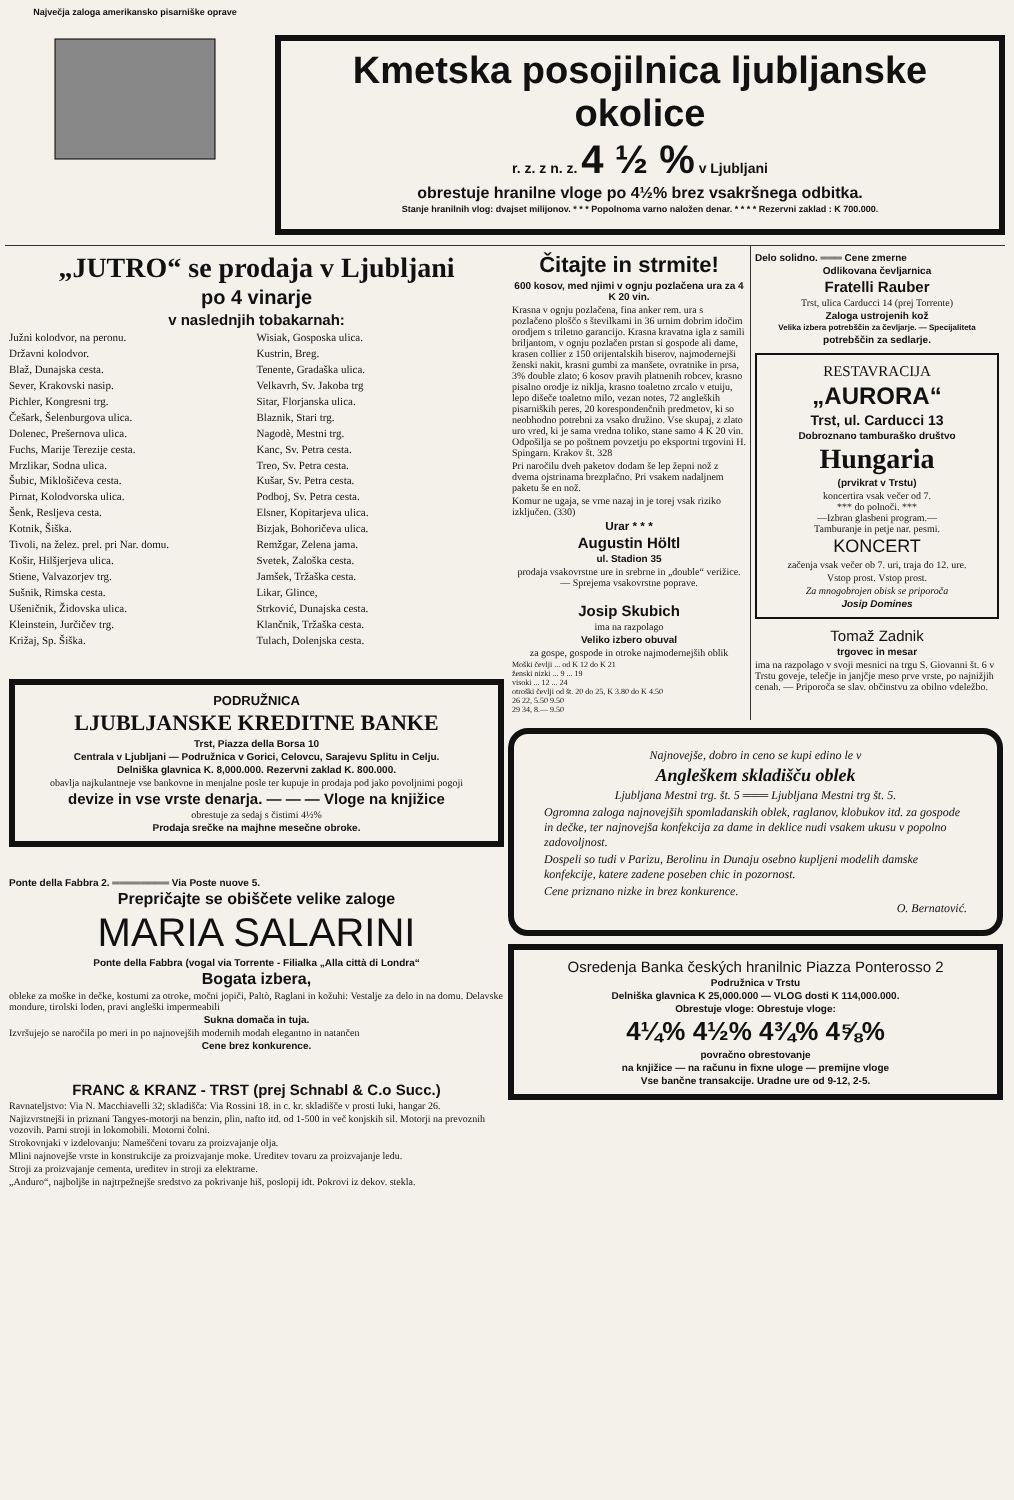Največja zaloga amerikansko pisarniške oprave
Kmetska posojilnica ljubljanske okolice
r. z. z n. z. 4 ½ % v Ljubljani
obrestuje hranilne vloge po 4½% brez vsakršnega odbitka.
Stanje hranilnih vlog: dvajset milijonov. * * * Popolnoma varno naložen denar. * * * * Rezervni zaklad : K 700.000.
„JUTRO“ se prodaja v Ljubljani
po 4 vinarje
v naslednjih tobakarnah:
Južni kolodvor, na peronu.
Državni kolodvor.
Blaž, Dunajska cesta.
Sever, Krakovski nasip.
Pichler, Kongresni trg.
Češark, Šelenburgova ulica.
Dolenec, Prešernova ulica.
Fuchs, Marije Terezije cesta.
Mrzlikar, Sodna ulica.
Šubic, Miklošičeva cesta.
Pirnat, Kolodvorska ulica.
Šenk, Resljeva cesta.
Kotnik, Šiška.
Tivoli, na želez. prel. pri Nar. domu.
Košir, Hilšjerjeva ulica.
Stiene, Valvazorjev trg.
Sušnik, Rimska cesta.
Ušeničnik, Židovska ulica.
Kleinstein, Jurčičev trg.
Križaj, Sp. Šiška.
Wisiak, Gosposka ulica.
Kustrin, Breg.
Tenente, Gradaška ulica.
Velkavrh, Sv. Jakoba trg
Sitar, Florjanska ulica.
Blaznik, Stari trg.
Nagodè, Mestni trg.
Kanc, Sv. Petra cesta.
Treo, Sv. Petra cesta.
Kušar, Sv. Petra cesta.
Podboj, Sv. Petra cesta.
Elsner, Kopitarjeva ulica.
Bizjak, Bohoričeva ulica.
Remžgar, Zelena jama.
Svetek, Zaloška cesta.
Jamšek, Tržaška cesta.
Likar, Glince,
Strković, Dunajska cesta.
Klančnik, Tržaška cesta.
Tulach, Dolenjska cesta.
PODRUŽNICA
LJUBLJANSKE KREDITNE BANKE
Trst, Piazza della Borsa 10
Centrala v Ljubljani — Podružnica v Gorici, Celovcu, Sarajevu Splitu in Celju.
Delniška glavnica K. 8,000.000. Rezervni zaklad K. 800.000.
obavlja najkulantneje vse bankovne in menjalne posle ter kupuje in prodaja pod jako povoljnimi pogoji
devize in vse vrste denarja. — — — Vloge na knjižice
obrestuje za sedaj s čistimi 4½%
Prodaja srečke na majhne mesečne obroke.
Ponte della Fabbra 2. ════════ Via Poste nuove 5.
Prepričajte se obiščete velike zaloge
MARIA SALARINI
Ponte della Fabbra (vogal via Torrente - Filialka „Alla città di Londra“
Bogata izbera,
obleke za moške in dečke, kostumi za otroke, močni jopiči, Paltò, Raglani in kožuhi: Vestalje za delo in na domu. Delavske mondure, tirolski loden, pravi angleški impermeabili
Sukna domača in tuja.
Izvršujejo se naročila po meri in po najnovejših modernih modah elegantno in natančen
Cene brez konkurence.
FRANC & KRANZ - TRST (prej Schnabl & C.o Succ.)
Ravnateljstvo: Via N. Macchiavelli 32; skladišča: Via Rossini 18. in c. kr. skladišče v prosti luki, hangar 26.
Najizvrstnejši in priznani Tangyes-motorji na benzin, plin, nafto itd. od 1-500 in več konjskih sil. Motorji na prevoznih vozovih. Parni stroji in lokomobili. Motorni čolni.
Strokovnjaki v izdelovanju: Nameščeni tovaru za proizvajanje olja.
Mlini najnovejše vrste in konstrukcije za proizvajanje moke. Ureditev tovaru za proizvajanje ledu.
Stroji za proizvajanje cementa, ureditev in stroji za elektrarne.
„Anduro“, najboljše in najtrpežnejše sredstvo za pokrivanje hiš, poslopij idt. Pokrovi iz dekov. stekla.
Čitajte in strmite!
600 kosov, med njimi v ognju pozlačena ura za 4 K 20 vin.
Krasna v ognju pozlačena, fina anker rem. ura s pozlačeno ploščo s številkami in 36 urnim dobrim idočim orodjem s triletno garancijo. Krasna kravatna igla z samili briljantom, v ognju pozlačen prstan si gospode ali dame, krasen collier z 150 orijentalskih biserov, najmodernejši ženski nakit, krasni gumbi za manšete, ovratnike in prsa, 3% double zlato; 6 kosov pravih platnenih robcev, krasno pisalno orodje iz niklja, krasno toaletno zrcalo v etuiju, lepo dišeče toaletno milo, vezan notes, 72 angleških pisarniških peres, 20 korespondenčnih predmetov, ki so neobhodno potrebni za vsako družino. Vse skupaj, z zlato uro vred, ki je sama vredna toliko, stane samo 4 K 20 vin. Odpošilja se po poštnem povzetju po eksportni trgovini H. Spingarn. Krakov št. 328
Pri naročilu dveh paketov dodam še lep žepni nož z dvema ojstrinama brezplačno. Pri vsakem nadaljnem paketu še en nož.
Komur ne ugaja, se vrne nazaj in je torej vsak riziko izključen. (330)
Urar * * *
Augustin Höltl
ul. Stadion 35
prodaja vsakovrstne ure in srebrne in „double“ verižice. — Sprejema vsakovrstne poprave.
Josip Skubich
ima na razpolago
Veliko izbero obuval
za gospe, gospode in otroke najmodernejših oblik
Moški čevlji ... od K 12 do K 21
ženski nizki ... 9 ... 19
visoki ... 12 ... 24
otroški čevlji od št. 20 do 25, K 3.80 do K 4.50
26 22, 5.50 9.50
29 34, 8.— 9.50
Delo solidno. ═══ Cene zmerne
Odlikovana čevljarnica
Fratelli Rauber
Trst, ulica Carducci 14 (prej Torrente)
Zaloga ustrojenih kož
Velika izbera potrebščin za čevljarje. — Specijaliteta
potrebščin za sedlarje.
RESTAVRACIJA
„AURORA“
Trst, ul. Carducci 13
Dobroznano tamburaško društvo
Hungaria
(prvikrat v Trstu)
koncertira vsak večer od 7.
*** do polnoči. ***
—Izbran glasbeni program.—
Tamburanje in petje nar. pesmi.
KONCERT
začenja vsak večer ob 7. uri, traja do 12. ure.
Vstop prost. Vstop prost.
Za mnogobrojen obisk se priporoča
Josip Domines
Tomaž Zadnik
trgovec in mesar
ima na razpolago v svoji mesnici na trgu S. Giovanni št. 6 v Trstu goveje, telečje in janjčje meso prve vrste, po najnižjih cenah. — Priporoča se slav. občinstvu za obilno vdeležbo.
Najnovejše, dobro in ceno se kupi edino le v
Angleškem skladišču oblek
Ljubljana Mestni trg. št. 5 ═══ Ljubljana Mestni trg št. 5.
Ogromna zaloga najnovejših spomladanskih oblek, raglanov, klobukov itd. za gospode in dečke, ter najnovejša konfekcija za dame in deklice nudi vsakem ukusu v popolno zadovoljnost.
Dospeli so tudi v Parizu, Berolinu in Dunaju osebno kupljeni modelih damske konfekcije, katere zadene poseben chic in pozornost.
Cene priznano nizke in brez konkurence.
O. Bernatović.
Osredenja Banka českých hranilnic Piazza Ponterosso 2
Podružnica v Trstu
Delniška glavnica K 25,000.000 — VLOG dosti K 114,000.000.
Obrestuje vloge: Obrestuje vloge:
4¼% 4½% 4¾% 4⅝%
povračno obrestovanje
na knjižice — na računu in fixne uloge — premijne vloge
Vse bančne transakcije. Uradne ure od 9-12, 2-5.